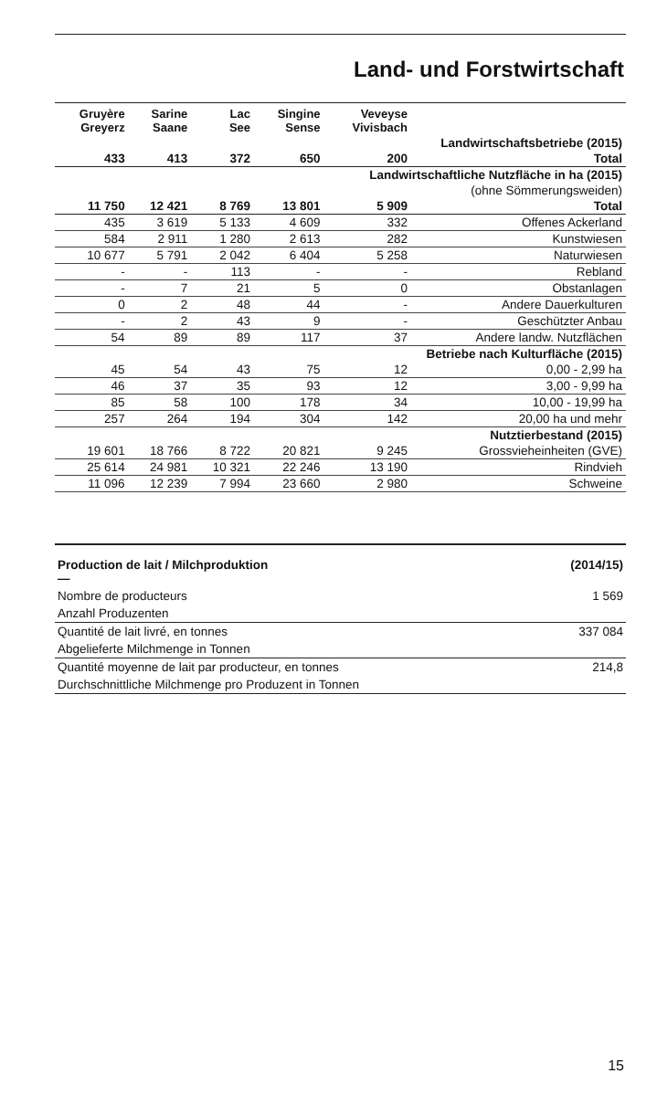Land- und Forstwirtschaft
| Gruyère Greyerz | Sarine Saane | Lac See | Singine Sense | Veveyse Vivisbach | |
| --- | --- | --- | --- | --- | --- |
| Landwirtschaftsbetriebe (2015) | | | | | |
| 433 | 413 | 372 | 650 | 200 | Total |
| Landwirtschaftliche Nutzfläche in ha (2015) | | | | | |
| (ohne Sömmerungsweiden) | | | | | |
| 11 750 | 12 421 | 8 769 | 13 801 | 5 909 | Total |
| 435 | 3 619 | 5 133 | 4 609 | 332 | Offenes Ackerland |
| 584 | 2 911 | 1 280 | 2 613 | 282 | Kunstwiesen |
| 10 677 | 5 791 | 2 042 | 6 404 | 5 258 | Naturwiesen |
| - | - | 113 | - | - | Rebland |
| - | 7 | 21 | 5 | 0 | Obstanlagen |
| 0 | 2 | 48 | 44 | - | Andere Dauerkulturen |
| - | 2 | 43 | 9 | - | Geschützter Anbau |
| 54 | 89 | 89 | 117 | 37 | Andere landw. Nutzflächen |
| Betriebe nach Kulturfläche (2015) | | | | | |
| 45 | 54 | 43 | 75 | 12 | 0,00 - 2,99 ha |
| 46 | 37 | 35 | 93 | 12 | 3,00 - 9,99 ha |
| 85 | 58 | 100 | 178 | 34 | 10,00 - 19,99 ha |
| 257 | 264 | 194 | 304 | 142 | 20,00 ha und mehr |
| Nutztierbestand (2015) | | | | | |
| 19 601 | 18 766 | 8 722 | 20 821 | 9 245 | Grossvieheinheiten (GVE) |
| 25 614 | 24 981 | 10 321 | 22 246 | 13 190 | Rindvieh |
| 11 096 | 12 239 | 7 994 | 23 660 | 2 980 | Schweine |
| Production de lait / Milchproduktion — | (2014/15) |
| Nombre de producteurs | 1 569 |
| Anzahl Produzenten | |
| Quantité de lait livré, en tonnes | 337 084 |
| Abgelieferte Milchmenge in Tonnen | |
| Quantité moyenne de lait par producteur, en tonnes | 214,8 |
| Durchschnittliche Milchmenge pro Produzent in Tonnen | |
15